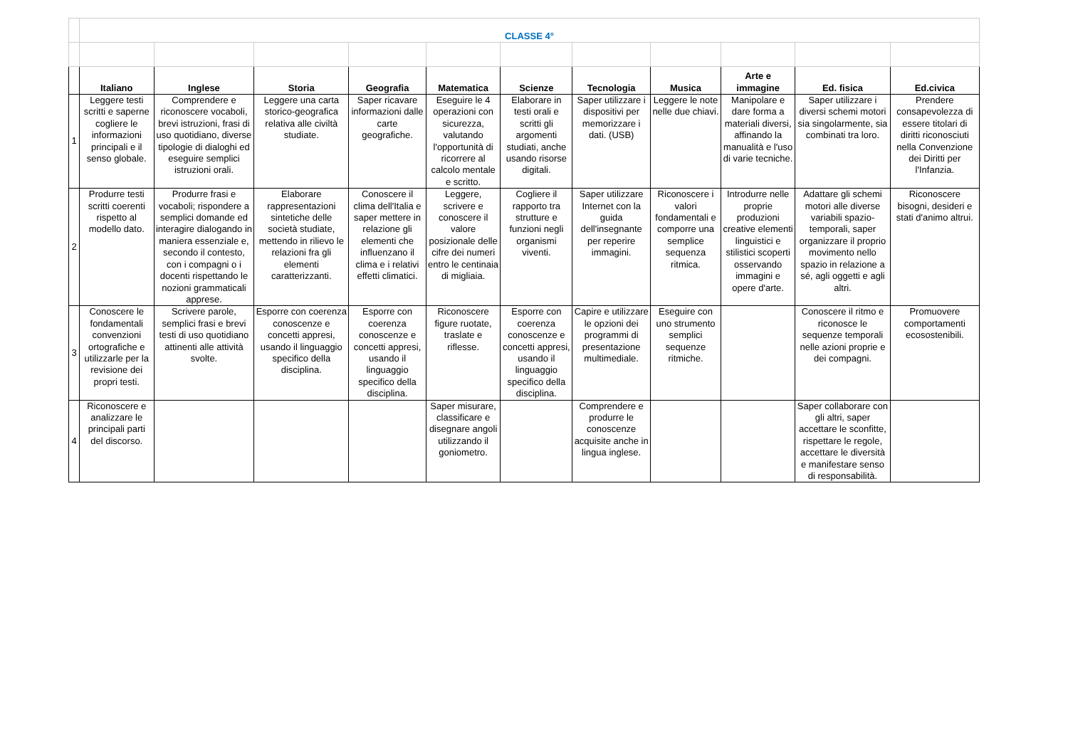| | CLASSE 4° | | | | | | | | | | |
| | Italiano | Inglese | Storia | Geografia | Matematica | Scienze | Tecnologia | Musica | Arte e immagine | Ed. fisica | Ed.civica |
| 1 | Leggere testi scritti e saperne cogliere le informazioni principali e il senso globale. | Comprendere e riconoscere vocaboli, brevi istruzioni, frasi di uso quotidiano, diverse tipologie di dialoghi ed eseguire semplici istruzioni orali. | Leggere una carta storico-geografica relativa alle civiltà studiate. | Saper ricavare informazioni dalle carte geografiche. | Eseguire le 4 operazioni con sicurezza, valutando l'opportunità di ricorrere al calcolo mentale e scritto. | Elaborare in testi orali e scritti gli argomenti studiati, anche usando risorse digitali. | Saper utilizzare i dispositivi per memorizzare i dati. (USB) | Leggere le note nelle due chiavi. | Manipolare e dare forma a materiali diversi, affinando la manualità e l'uso di varie tecniche. | Saper utilizzare i diversi schemi motori sia singolarmente, sia combinati tra loro. | Prendere consapevolezza di essere titolari di diritti riconosciuti nella Convenzione dei Diritti per l'Infanzia. |
| 2 | Produrre testi scritti coerenti rispetto al modello dato. | Produrre frasi e vocaboli; rispondere a semplici domande ed interagire dialogando in maniera essenziale e, secondo il contesto, con i compagni o i docenti rispettando le nozioni grammaticali apprese. | Elaborare rappresentazioni sintetiche delle società studiate, mettendo in rilievo le relazioni fra gli elementi caratterizzanti. | Conoscere il clima dell'Italia e saper mettere in relazione gli elementi che influenzano il clima e i relativi effetti climatici. | Leggere, scrivere e conoscere il valore posizionale delle cifre dei numeri entro le centinaia di migliaia. | Cogliere il rapporto tra strutture e funzioni negli organismi viventi. | Saper utilizzare Internet con la guida dell'insegnante per reperire immagini. | Riconoscere i valori fondamentali e comporre una semplice sequenza ritmica. | Introdurre nelle proprie produzioni creative elementi linguistici e stilistici scoperti osservando immagini e opere d'arte. | Adattare gli schemi motori alle diverse variabili spazio-temporali, saper organizzare il proprio movimento nello spazio in relazione a sé, agli oggetti e agli altri. | Riconoscere bisogni, desideri e stati d'animo altrui. |
| 3 | Conoscere le fondamentali convenzioni ortografiche e utilizzarle per la revisione dei propri testi. | Scrivere parole, semplici frasi e brevi testi di uso quotidiano attinenti alle attività svolte. | Esporre con coerenza conoscenze e concetti appresi, usando il linguaggio specifico della disciplina. | Esporre con coerenza conoscenze e concetti appresi, usando il linguaggio specifico della disciplina. | Riconoscere figure ruotate, traslate e riflesse. | Esporre con coerenza conoscenze e concetti appresi, usando il linguaggio specifico della disciplina. | Capire e utilizzare le opzioni dei programmi di presentazione multimediale. | Eseguire con uno strumento semplici sequenze ritmiche. | | Conoscere il ritmo e riconosce le sequenze temporali nelle azioni proprie e dei compagni. | Promuovere comportamenti ecosostenibili. |
| 4 | Riconoscere e analizzare le principali parti del discorso. | | | | Saper misurare, classificare e disegnare angoli utilizzando il goniometro. | | Comprendere e produrre le conoscenze acquisite anche in lingua inglese. | | | Saper collaborare con gli altri, saper accettare le sconfitte, rispettare le regole, accettare le diversità e manifestare senso di responsabilità. | |